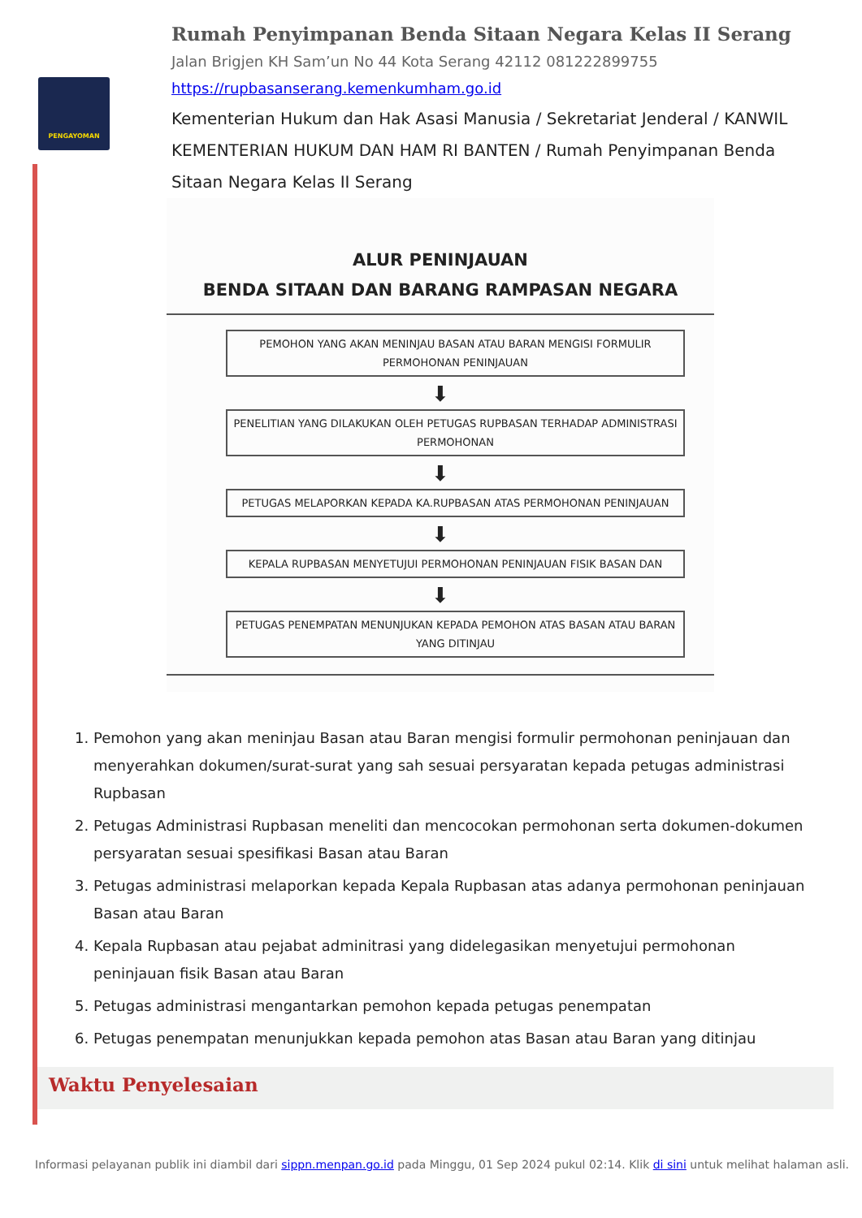PENGAYOMAN
Rumah Penyimpanan Benda Sitaan Negara Kelas II Serang
Jalan Brigjen KH Sam’un No 44 Kota Serang 42112 081222899755
https://rupbasanserang.kemenkumham.go.id
Kementerian Hukum dan Hak Asasi Manusia / Sekretariat Jenderal / KANWIL KEMENTERIAN HUKUM DAN HAM RI BANTEN / Rumah Penyimpanan Benda Sitaan Negara Kelas II Serang
ALUR PENINJAUAN
BENDA SITAAN DAN BARANG RAMPASAN NEGARA
PEMOHON YANG AKAN MENINJAU BASAN ATAU BARAN MENGISI FORMULIR PERMOHONAN PENINJAUAN
⬇
PENELITIAN YANG DILAKUKAN OLEH PETUGAS RUPBASAN TERHADAP ADMINISTRASI PERMOHONAN
⬇
PETUGAS MELAPORKAN KEPADA KA.RUPBASAN ATAS PERMOHONAN PENINJAUAN
⬇
KEPALA RUPBASAN MENYETUJUI PERMOHONAN PENINJAUAN FISIK BASAN DAN
⬇
PETUGAS PENEMPATAN MENUNJUKAN KEPADA PEMOHON ATAS BASAN ATAU BARAN YANG DITINJAU
1. Pemohon yang akan meninjau Basan atau Baran mengisi formulir permohonan peninjauan dan menyerahkan dokumen/surat-surat yang sah sesuai persyaratan kepada petugas administrasi Rupbasan
2. Petugas Administrasi Rupbasan meneliti dan mencocokan permohonan serta dokumen-dokumen persyaratan sesuai spesifikasi Basan atau Baran
3. Petugas administrasi melaporkan kepada Kepala Rupbasan atas adanya permohonan peninjauan Basan atau Baran
4. Kepala Rupbasan atau pejabat adminitrasi yang didelegasikan menyetujui permohonan peninjauan fisik Basan atau Baran
5. Petugas administrasi mengantarkan pemohon kepada petugas penempatan
6. Petugas penempatan menunjukkan kepada pemohon atas Basan atau Baran yang ditinjau
Waktu Penyelesaian
Informasi pelayanan publik ini diambil dari sippn.menpan.go.id pada Minggu, 01 Sep 2024 pukul 02:14. Klik di sini untuk melihat halaman asli.